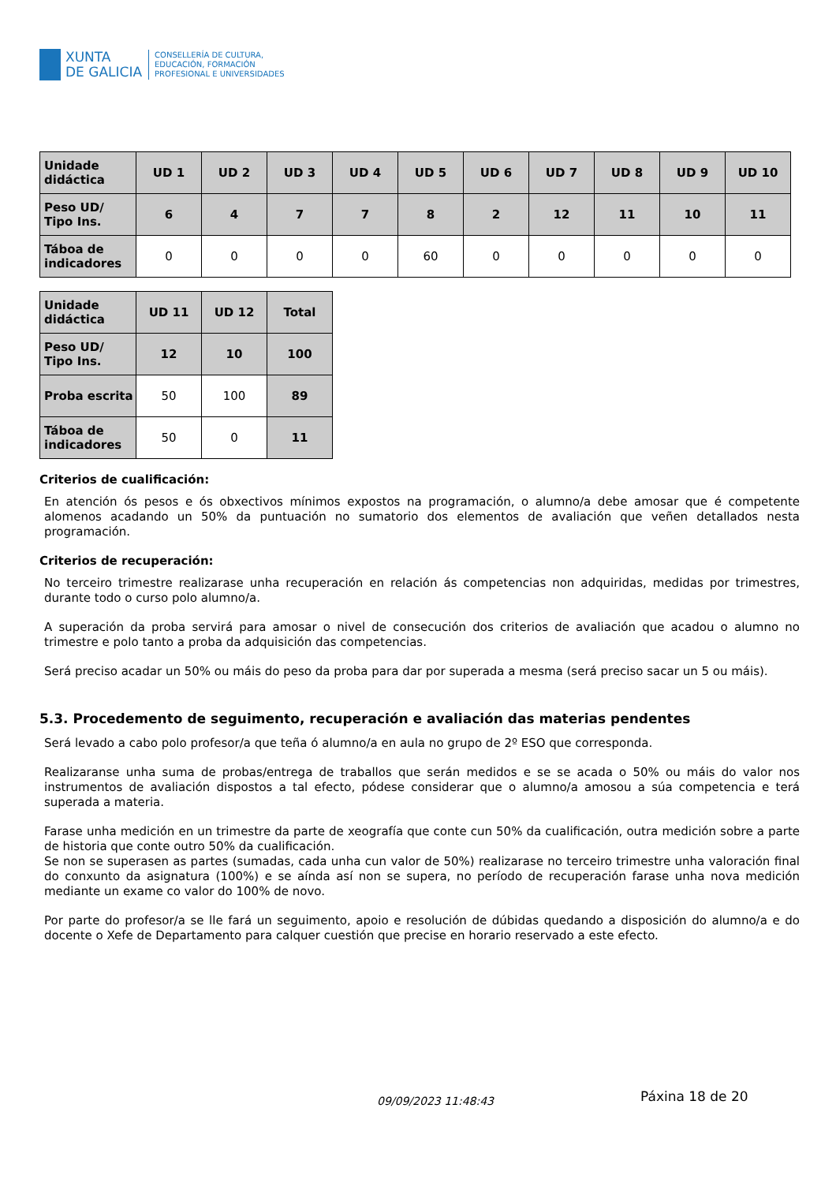XUNTA
DE GALICIA
CONSELLERÍA DE CULTURA,
EDUCACIÓN, FORMACIÓN
PROFESIONAL E UNIVERSIDADES
| Unidade didáctica | UD 1 | UD 2 | UD 3 | UD 4 | UD 5 | UD 6 | UD 7 | UD 8 | UD 9 | UD 10 |
| --- | --- | --- | --- | --- | --- | --- | --- | --- | --- | --- |
| Peso UD/ Tipo Ins. | 6 | 4 | 7 | 7 | 8 | 2 | 12 | 11 | 10 | 11 |
| Táboa de indicadores | 0 | 0 | 0 | 0 | 60 | 0 | 0 | 0 | 0 | 0 |
| Unidade didáctica | UD 11 | UD 12 | Total |
| --- | --- | --- | --- |
| Peso UD/ Tipo Ins. | 12 | 10 | 100 |
| Proba escrita | 50 | 100 | 89 |
| Táboa de indicadores | 50 | 0 | 11 |
Criterios de cualificación:
En atención ós pesos e ós obxectivos mínimos expostos na programación, o alumno/a debe amosar que é competente alomenos acadando un 50% da puntuación no sumatorio dos elementos de avaliación que veñen detallados nesta programación.
Criterios de recuperación:
No terceiro trimestre realizarase unha recuperación en relación ás competencias non adquiridas, medidas por trimestres, durante todo o curso polo alumno/a.
A superación da proba servirá para amosar o nivel de consecución dos criterios de avaliación que acadou o alumno no trimestre e polo tanto a proba da adquisición das competencias.
Será preciso acadar un 50% ou máis do peso da proba para dar por superada a mesma (será preciso sacar un 5 ou máis).
5.3. Procedemento de seguimento, recuperación e avaliación das materias pendentes
Será levado a cabo polo profesor/a que teña ó alumno/a en aula no grupo de 2º ESO que corresponda.
Realizaranse unha suma de probas/entrega de traballos que serán medidos e se se acada o 50% ou máis do valor nos instrumentos de avaliación dispostos a tal efecto, pódese considerar que o alumno/a amosou a súa competencia e terá superada a materia.
Farase unha medición en un trimestre da parte de xeografía que conte cun 50% da cualificación, outra medición sobre a parte de historia que conte outro 50% da cualificación.
Se non se superasen as partes (sumadas, cada unha cun valor de 50%) realizarase no terceiro trimestre unha valoración final do conxunto da asignatura (100%) e se aínda así non se supera, no período de recuperación farase unha nova medición mediante un exame co valor do 100% de novo.
Por parte do profesor/a se lle fará un seguimento, apoio e resolución de dúbidas quedando a disposición do alumno/a e do docente o Xefe de Departamento para calquer cuestión que precise en horario reservado a este efecto.
09/09/2023 11:48:43 Páxina 18 de 20